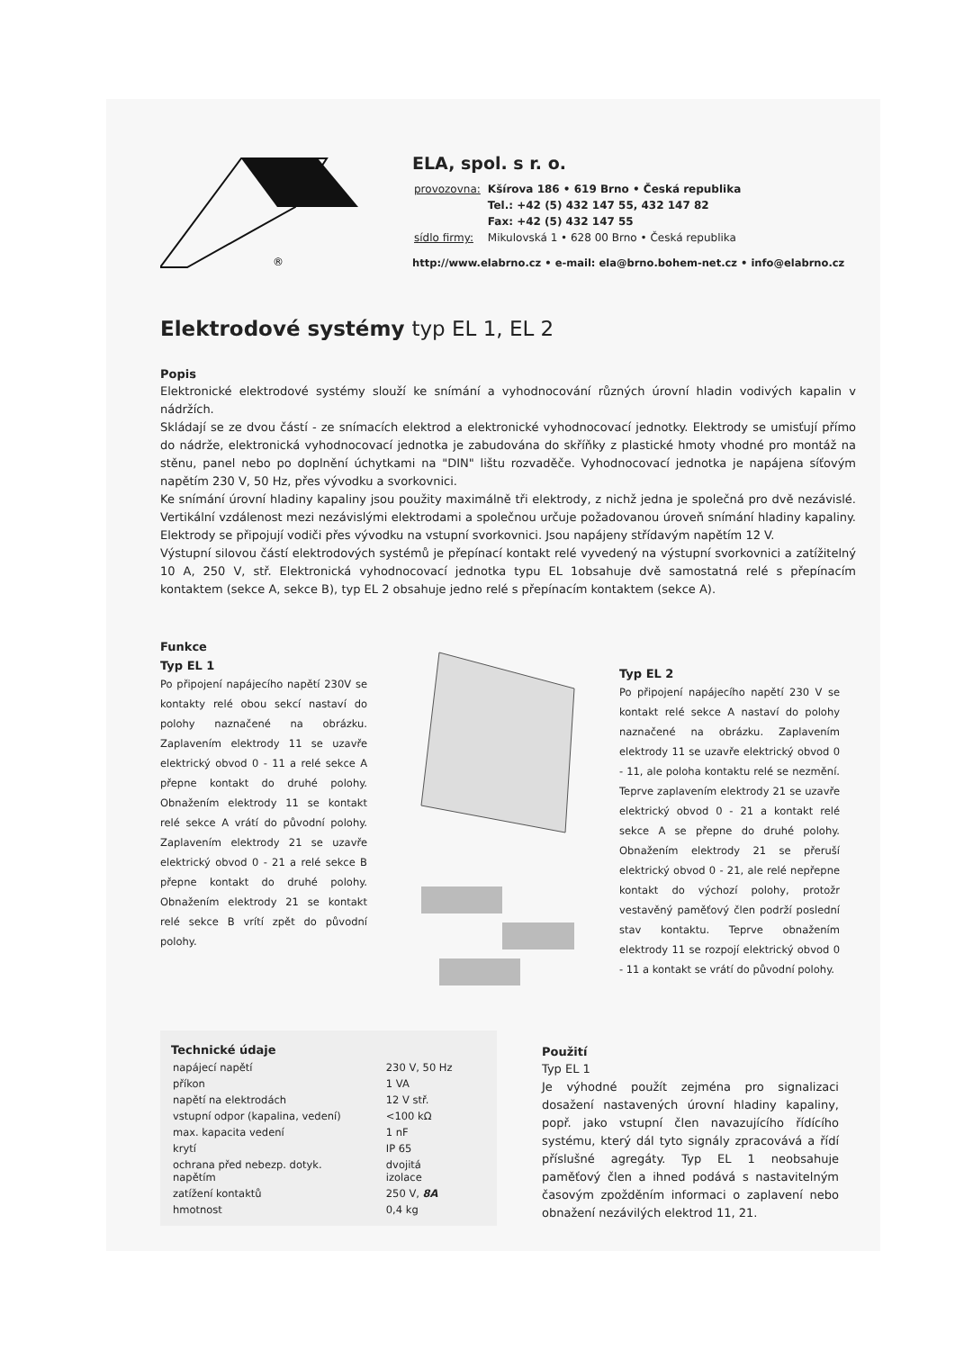®
ELA, spol. s r. o.
| provozovna: | Kšírova 186 • 619 Brno • Česká republika |
| | Tel.: +42 (5) 432 147 55, 432 147 82 |
| | Fax: +42 (5) 432 147 55 |
| sídlo firmy: | Mikulovská 1 • 628 00 Brno • Česká republika |
http://www.elabrno.cz • e-mail: ela@brno.bohem-net.cz • info@elabrno.cz
Elektrodové systémy typ EL 1, EL 2
Popis
Elektronické elektrodové systémy slouží ke snímání a vyhodnocování různých úrovní hladin vodivých kapalin v nádržích.
Skládají se ze dvou částí - ze snímacích elektrod a elektronické vyhodnocovací jednotky. Elektrody se umisťují přímo do nádrže, elektronická vyhodnocovací jednotka je zabudována do skříňky z plastické hmoty vhodné pro montáž na stěnu, panel nebo po doplnění úchytkami na "DIN" lištu rozvaděče. Vyhodnocovací jednotka je napájena síťovým napětím 230 V, 50 Hz, přes vývodku a svorkovnici.
Ke snímání úrovní hladiny kapaliny jsou použity maximálně tři elektrody, z nichž jedna je společná pro dvě nezávislé. Vertikální vzdálenost mezi nezávislými elektrodami a společnou určuje požadovanou úroveň snímání hladiny kapaliny. Elektrody se připojují vodiči přes vývodku na vstupní svorkovnici. Jsou napájeny střídavým napětím 12 V.
Výstupní silovou částí elektrodových systémů je přepínací kontakt relé vyvedený na výstupní svorkovnici a zatížitelný 10 A, 250 V, stř. Elektronická vyhodnocovací jednotka typu EL 1obsahuje dvě samostatná relé s přepínacím kontaktem (sekce A, sekce B), typ EL 2 obsahuje jedno relé s přepínacím kontaktem (sekce A).
Funkce
Typ EL 1
Po připojení napájecího napětí 230V se kontakty relé obou sekcí nastaví do polohy naznačené na obrázku. Zaplavením elektrody 11 se uzavře elektrický obvod 0 - 11 a relé sekce A přepne kontakt do druhé polohy. Obnažením elektrody 11 se kontakt relé sekce A vrátí do původní polohy. Zaplavením elektrody 21 se uzavře elektrický obvod 0 - 21 a relé sekce B přepne kontakt do druhé polohy. Obnažením elektrody 21 se kontakt relé sekce B vrítí zpět do původní polohy.
Typ EL 2
Po připojení napájecího napětí 230 V se kontakt relé sekce A nastaví do polohy naznačené na obrázku. Zaplavením elektrody 11 se uzavře elektrický obvod 0 - 11, ale poloha kontaktu relé se nezmění. Teprve zaplavením elektrody 21 se uzavře elektrický obvod 0 - 21 a kontakt relé sekce A se přepne do druhé polohy. Obnažením elektrody 21 se přeruší elektrický obvod 0 - 21, ale relé nepřepne kontakt do výchozí polohy, protožr vestavěný paměťový člen podrží poslední stav kontaktu. Teprve obnažením elektrody 11 se rozpojí elektrický obvod 0 - 11 a kontakt se vrátí do původní polohy.
Technické údaje
| napájecí napětí | 230 V, 50 Hz |
| příkon | 1 VA |
| napětí na elektrodách | 12 V stř. |
| vstupní odpor (kapalina, vedení) | <100 kΩ |
| max. kapacita vedení | 1 nF |
| krytí | IP 65 |
| ochrana před nebezp. dotyk. napětím | dvojitá izolace |
| zatížení kontaktů | 250 V, 8A |
| hmotnost | 0,4 kg |
Použití
Typ EL 1
Je výhodné použít zejména pro signalizaci dosažení nastavených úrovní hladiny kapaliny, popř. jako vstupní člen navazujícího řídícího systému, který dál tyto signály zpracovává a řídí příslušné agregáty. Typ EL 1 neobsahuje paměťový člen a ihned podává s nastavitelným časovým zpožděním informaci o zaplavení nebo obnažení nezávilých elektrod 11, 21.